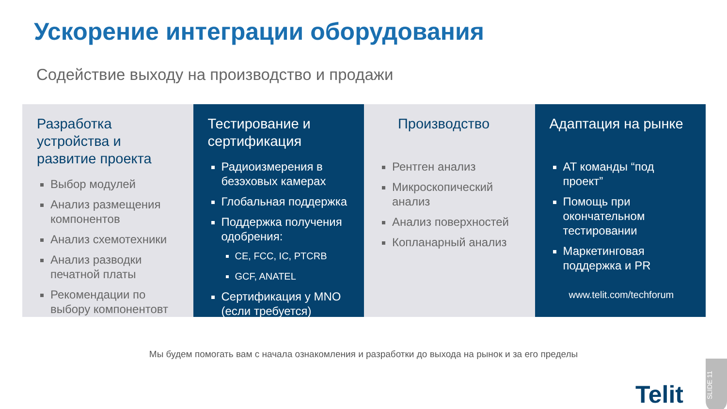Ускорение интеграции оборудования
Содействие выходу на производство и продажи
Разработка устройства и развитие проекта
Выбор модулей
Анализ размещения компонентов
Анализ схемотехники
Анализ разводки печатной платы
Рекомендации по выбору компонентовт
Тестирование и сертификация
Радиоизмерения в безэховых камерах
Глобальная поддержка
Поддержка получения одобрения:
CE, FCC, IC, PTCRB
GCF, ANATEL
Сертификация у MNO (если требуется)
Производство
Рентген анализ
Микроскопический анализ
Анализ поверхностей
Копланарный анализ
Адаптация на рынке
AT команды “под проект”
Помощь при окончательном тестировании
Маркетинговая поддержка и PR
www.telit.com/techforum
Мы будем помогать вам с начала ознакомления и разработки до выхода на рынок и за его пределы
Telit
SLIDE 11